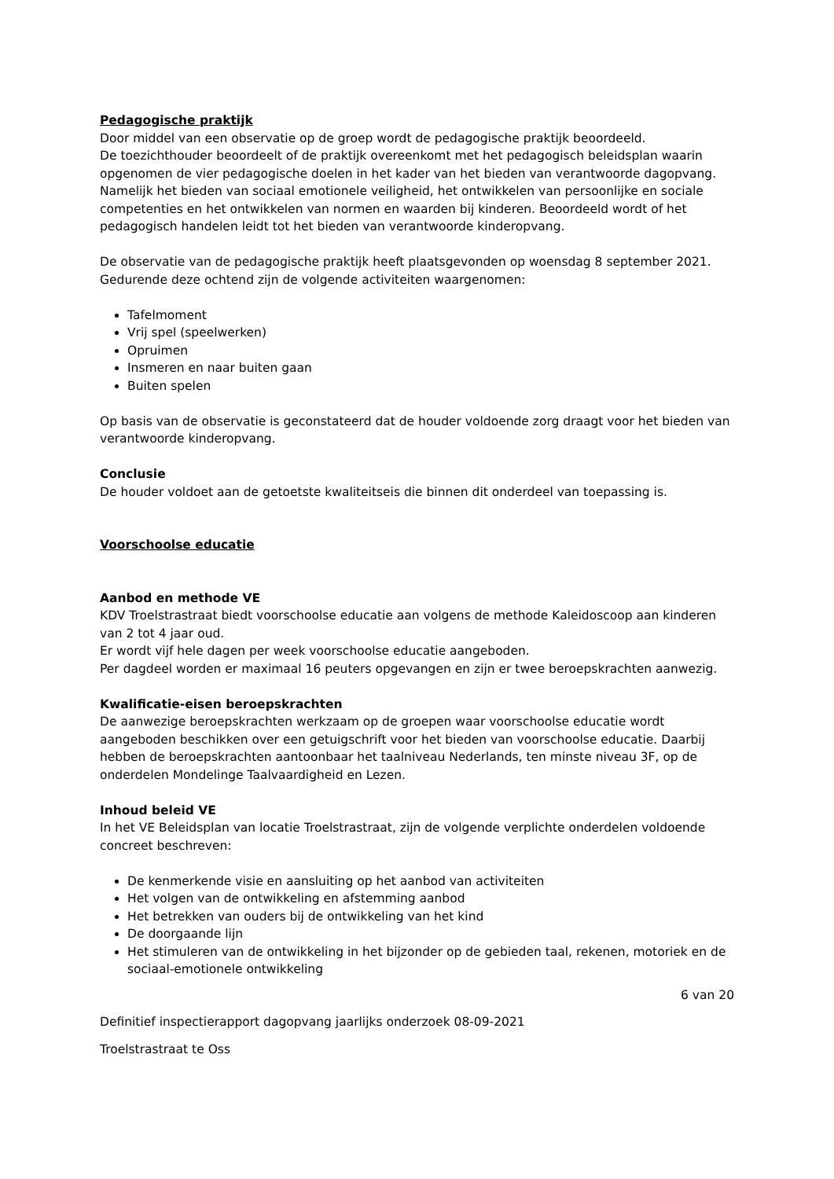Pedagogische praktijk
Door middel van een observatie op de groep wordt de pedagogische praktijk beoordeeld.
De toezichthouder beoordeelt of de praktijk overeenkomt met het pedagogisch beleidsplan waarin opgenomen de vier pedagogische doelen in het kader van het bieden van verantwoorde dagopvang. Namelijk het bieden van sociaal emotionele veiligheid, het ontwikkelen van persoonlijke en sociale competenties en het ontwikkelen van normen en waarden bij kinderen. Beoordeeld wordt of het pedagogisch handelen leidt tot het bieden van verantwoorde kinderopvang.
De observatie van de pedagogische praktijk heeft plaatsgevonden op woensdag 8 september 2021. Gedurende deze ochtend zijn de volgende activiteiten waargenomen:
Tafelmoment
Vrij spel (speelwerken)
Opruimen
Insmeren en naar buiten gaan
Buiten spelen
Op basis van de observatie is geconstateerd dat de houder voldoende zorg draagt voor het bieden van verantwoorde kinderopvang.
Conclusie
De houder voldoet aan de getoetste kwaliteitseis die binnen dit onderdeel van toepassing is.
Voorschoolse educatie
Aanbod en methode VE
KDV Troelstrastraat biedt voorschoolse educatie aan volgens de methode Kaleidoscoop aan kinderen van 2 tot 4 jaar oud.
Er wordt vijf hele dagen per week voorschoolse educatie aangeboden.
Per dagdeel worden er maximaal 16 peuters opgevangen en zijn er twee beroepskrachten aanwezig.
Kwalificatie-eisen beroepskrachten
De aanwezige beroepskrachten werkzaam op de groepen waar voorschoolse educatie wordt aangeboden beschikken over een getuigschrift voor het bieden van voorschoolse educatie. Daarbij hebben de beroepskrachten aantoonbaar het taalniveau Nederlands, ten minste niveau 3F, op de onderdelen Mondelinge Taalvaardigheid en Lezen.
Inhoud beleid VE
In het VE Beleidsplan van locatie Troelstrastraat, zijn de volgende verplichte onderdelen voldoende concreet beschreven:
De kenmerkende visie en aansluiting op het aanbod van activiteiten
Het volgen van de ontwikkeling en afstemming aanbod
Het betrekken van ouders bij de ontwikkeling van het kind
De doorgaande lijn
Het stimuleren van de ontwikkeling in het bijzonder op de gebieden taal, rekenen, motoriek en de sociaal-emotionele ontwikkeling
6 van 20
Definitief inspectierapport dagopvang jaarlijks onderzoek 08-09-2021
Troelstrastraat te Oss